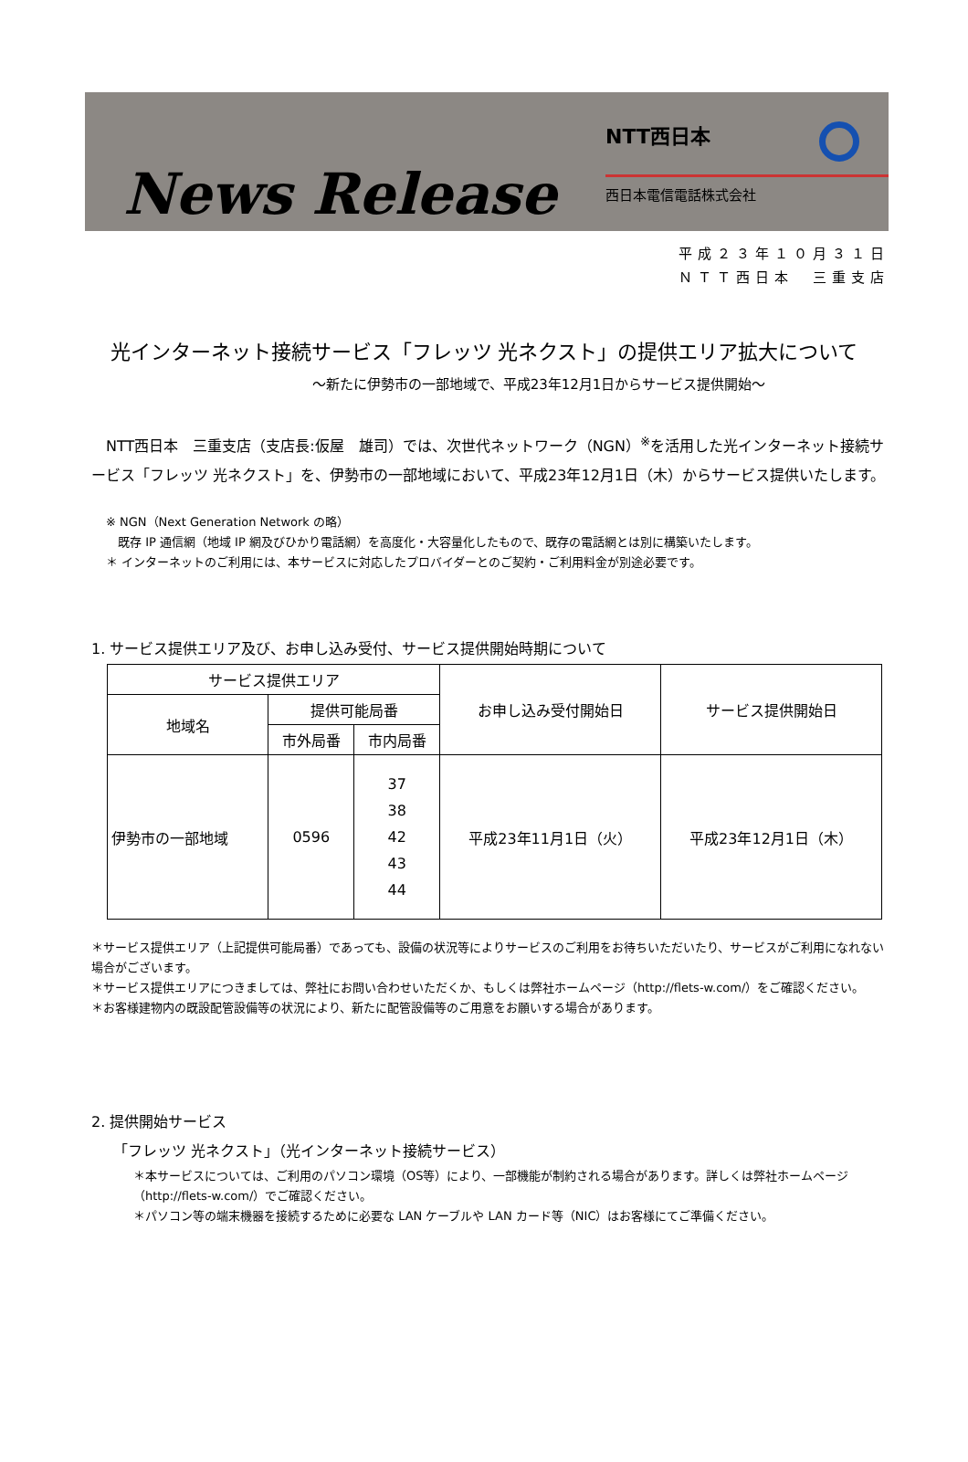News Release
NTT西日本
西日本電信電話株式会社
平成２３年１０月３１日
ＮＴＴ西日本　三重支店
光インターネット接続サービス「フレッツ 光ネクスト」の提供エリア拡大について
～新たに伊勢市の一部地域で、平成23年12月1日からサービス提供開始～
　NTT西日本　三重支店（支店長:仮屋　雄司）では、次世代ネットワーク（NGN）<sup>※</sup>を活用した光インターネット接続サービス「フレッツ 光ネクスト」を、伊勢市の一部地域において、平成23年12月1日（木）からサービス提供いたします。
※ NGN（Next Generation Network の略）
　既存 IP 通信網（地域 IP 網及びひかり電話網）を高度化・大容量化したもので、既存の電話網とは別に構築いたします。
＊ インターネットのご利用には、本サービスに対応したプロバイダーとのご契約・ご利用料金が別途必要です。
1. サービス提供エリア及び、お申し込み受付、サービス提供開始時期について
| サービス提供エリア | | | お申し込み受付開始日 | サービス提供開始日 |
| --- | --- | --- | --- | --- |
| 地域名 | 提供可能局番 | | | |
| | 市外局番 | 市内局番 | | |
| 伊勢市の一部地域 | 0596 | 37 38 42 43 44 | 平成23年11月1日（火） | 平成23年12月1日（木） |
＊サービス提供エリア（上記提供可能局番）であっても、設備の状況等によりサービスのご利用をお待ちいただいたり、サービスがご利用になれない場合がございます。
＊サービス提供エリアにつきましては、弊社にお問い合わせいただくか、もしくは弊社ホームページ（http://flets-w.com/）をご確認ください。
＊お客様建物内の既設配管設備等の状況により、新たに配管設備等のご用意をお願いする場合があります。
2. 提供開始サービス
「フレッツ 光ネクスト」（光インターネット接続サービス）
＊本サービスについては、ご利用のパソコン環境（OS等）により、一部機能が制約される場合があります。詳しくは弊社ホームページ（http://flets-w.com/）でご確認ください。
＊パソコン等の端末機器を接続するために必要な LAN ケーブルや LAN カード等（NIC）はお客様にてご準備ください。